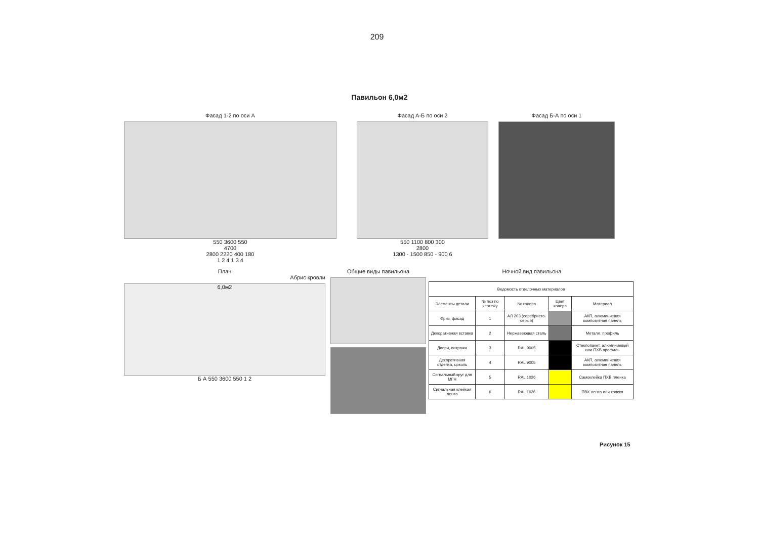209
Павильон 6,0м2
Фасад 1-2 по оси А
550 3600 550
4700
2800 2220 400 180
1 2 4 1 3 4
Фасад А-Б по оси 2
550 1100 800 300
2800
1300 - 1500 850 - 900 6
Фасад Б-А по оси 1
План
Абрис кровли
6,0м2
Б А 550 3600 550 1 2
Общие виды павильона Ночной вид павильона
| Ведомость отделочных материалов | | | | |
| --- | --- | --- | --- | --- |
| Элементы детали | № поз по чертежу | № колера | Цвет колера | Материал |
| Фриз, фасад | 1 | АЛ 203 (серебристо-серый) | | АКП, алюминиевая композитная панель |
| Декоративная вставка | 2 | Нержавеющая сталь | | Металл. профиль |
| Двери, витражи | 3 | RAL 9005 | | Стеклопакет, алюминиевый или ПХВ профиль |
| Декоративная отделка, цоколь | 4 | RAL 9005 | | АКП, алюминиевая композитная панель |
| Сигнальный круг для МГН | 5 | RAL 1026 | | Самоклейка ПХВ пленка |
| Сигнальная клейкая лента | 6 | RAL 1026 | | ПВХ лента или краска |
Рисунок 15